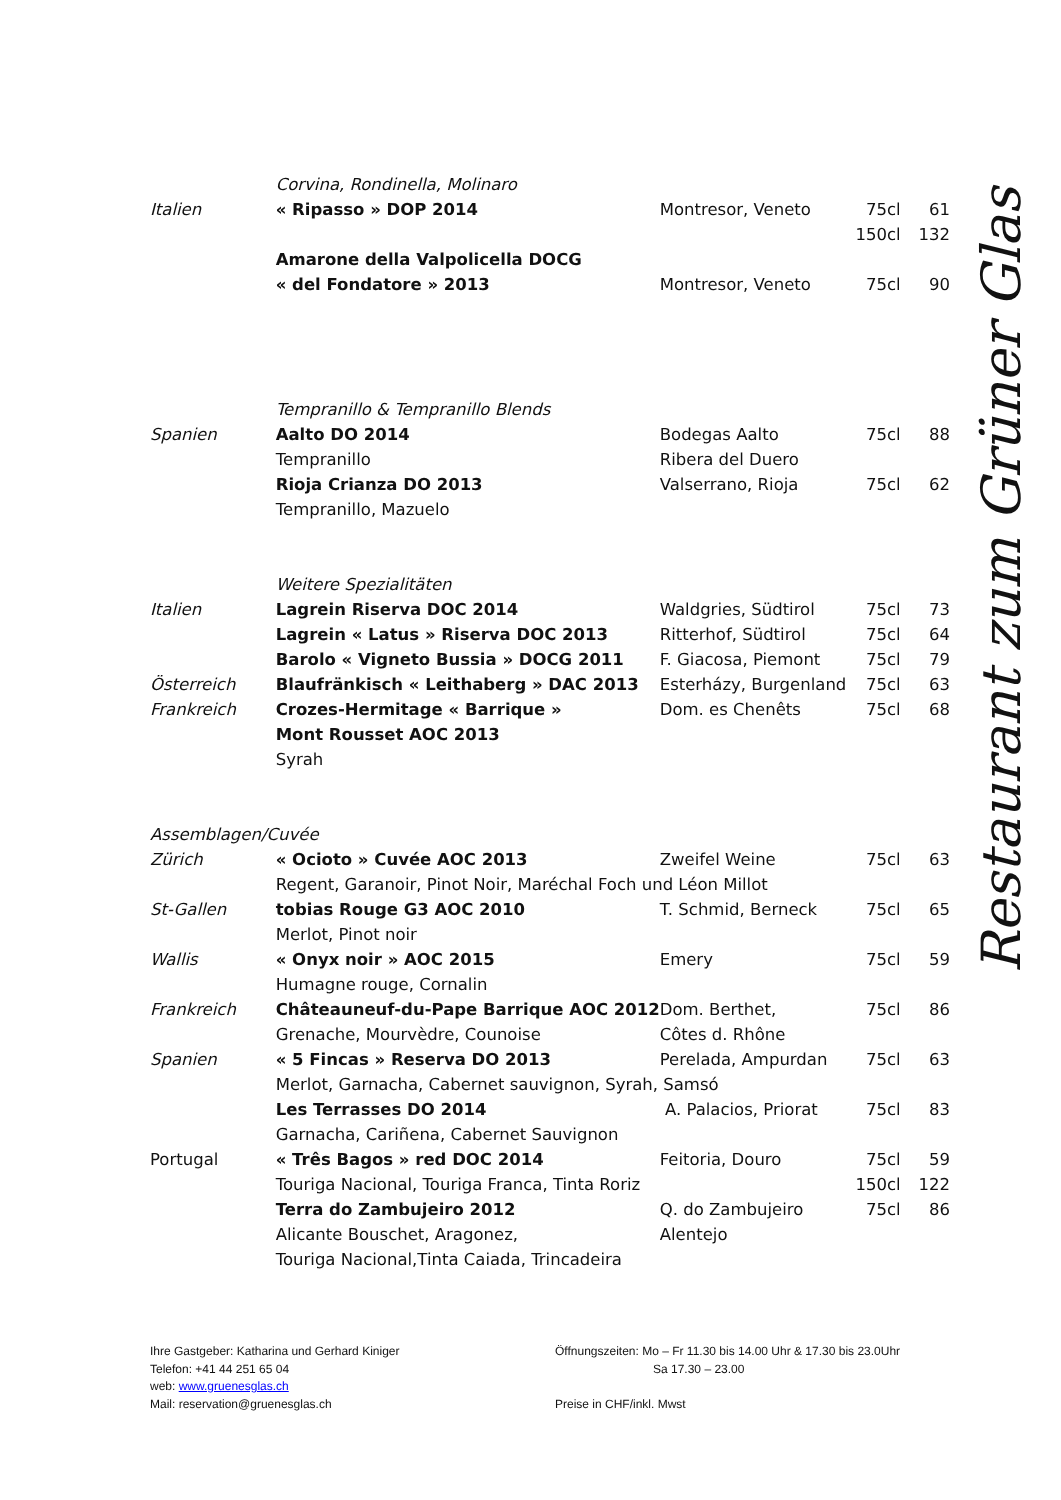| | Corvina, Rondinella, Molinaro | | | |
| Italien | « Ripasso » DOP 2014 | Montresor, Veneto | 75cl | 61 |
| | | | 150cl | 132 |
| | Amarone della Valpolicella DOCG | | | |
| | « del Fondatore » 2013 | Montresor, Veneto | 75cl | 90 |
| | Tempranillo & Tempranillo Blends | | | |
| Spanien | Aalto DO 2014 | Bodegas Aalto | 75cl | 88 |
| | Tempranillo | Ribera del Duero | | |
| | Rioja Crianza DO 2013 | Valserrano, Rioja | 75cl | 62 |
| | Tempranillo, Mazuelo | | | |
| | Weitere Spezialitäten | | | |
| Italien | Lagrein Riserva DOC 2014 | Waldgries, Südtirol | 75cl | 73 |
| | Lagrein « Latus » Riserva DOC 2013 | Ritterhof, Südtirol | 75cl | 64 |
| | Barolo « Vigneto Bussia » DOCG 2011 | F. Giacosa, Piemont | 75cl | 79 |
| Österreich | Blaufränkisch « Leithaberg » DAC 2013 | Esterházy, Burgenland | 75cl | 63 |
| Frankreich | Crozes-Hermitage « Barrique » | Dom. es Chenêts | 75cl | 68 |
| | Mont Rousset AOC 2013 | | | |
| | Syrah | | | |
| Assemblagen/Cuvée | | | | |
| Zürich | « Ocioto » Cuvée AOC 2013 | Zweifel Weine | 75cl | 63 |
| | Regent, Garanoir, Pinot Noir, Maréchal Foch und Léon Millot | | | |
| St-Gallen | tobias Rouge G3 AOC 2010 | T. Schmid, Berneck | 75cl | 65 |
| | Merlot, Pinot noir | | | |
| Wallis | « Onyx noir » AOC 2015 | Emery | 75cl | 59 |
| | Humagne rouge, Cornalin | | | |
| Frankreich | Châteauneuf-du-Pape Barrique AOC 2012 | Dom. Berthet, | 75cl | 86 |
| | Grenache, Mourvèdre, Counoise | Côtes d. Rhône | | |
| Spanien | « 5 Fincas » Reserva DO 2013 | Perelada, Ampurdan | 75cl | 63 |
| | Merlot, Garnacha, Cabernet sauvignon, Syrah, Samsó | | | |
| | Les Terrasses DO 2014 | A. Palacios, Priorat | 75cl | 83 |
| | Garnacha, Cariñena, Cabernet Sauvignon | | | |
| Portugal | « Três Bagos » red DOC 2014 | Feitoria, Douro | 75cl | 59 |
| | Touriga Nacional, Touriga Franca, Tinta Roriz | | 150cl | 122 |
| | Terra do Zambujeiro 2012 | Q. do Zambujeiro | 75cl | 86 |
| | Alicante Bouschet, Aragonez, | Alentejo | | |
| | Touriga Nacional,Tinta Caiada, Trincadeira | | | |
Restaurant zum Grüner Glas
Ihre Gastgeber: Katharina und Gerhard Kiniger
Telefon: +41 44 251 65 04
web: www.gruenesglas.ch
Mail: reservation@gruenesglas.ch
Öffnungszeiten: Mo – Fr 11.30 bis 14.00 Uhr & 17.30 bis 23.0Uhr
Sa 17.30 – 23.00
Preise in CHF/inkl. Mwst